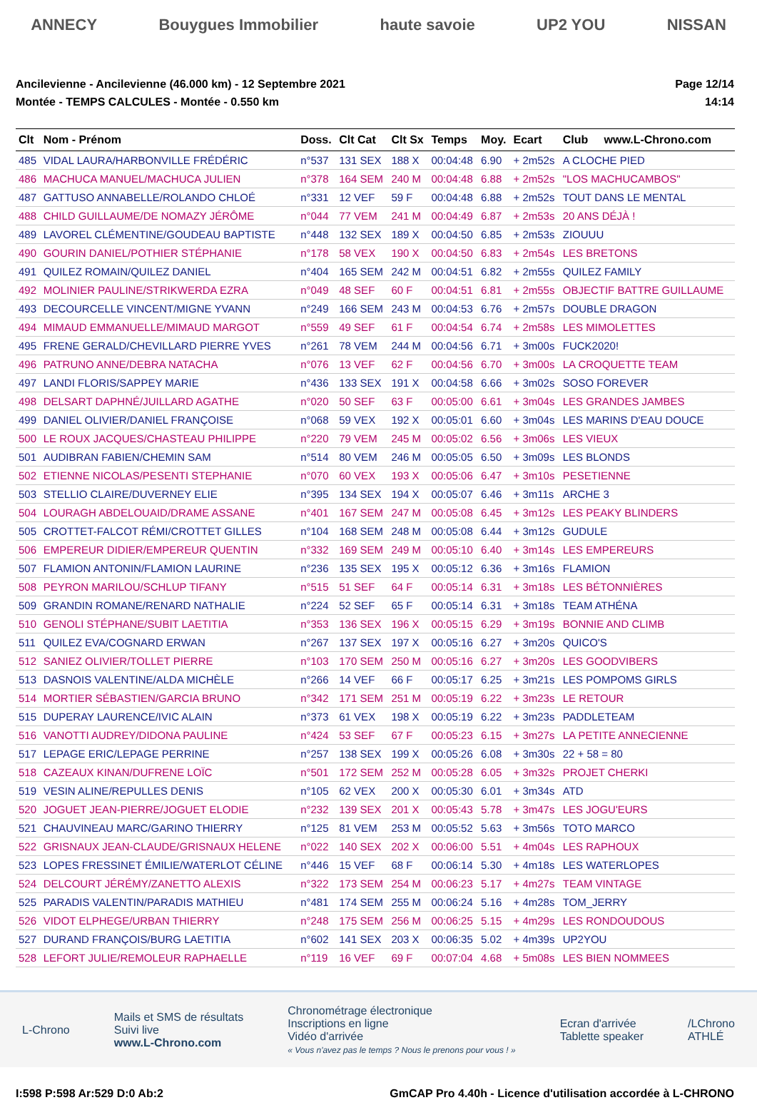ANNECY Bouygues Immobilier haute savoie UP2 YOU NISSAN
Ancilevienne - Ancilevienne (46.000 km) - 12 Septembre 2021
Montée - TEMPS CALCULES - Montée - 0.550 km
Page 12/14
14:14
| Clt | Nom - Prénom | Doss. | Clt Cat | Clt Sx | Temps | Moy. | Ecart | Club www.L-Chrono.com |
| --- | --- | --- | --- | --- | --- | --- | --- | --- |
| 485 | VIDAL LAURA/HARBONVILLE FRÉDÉRIC | n°537 | 131 SEX | 188 X | 00:04:48 | 6.90 | + 2m52s | A CLOCHE PIED |
| 486 | MACHUCA MANUEL/MACHUCA JULIEN | n°378 | 164 SEM | 240 M | 00:04:48 | 6.88 | + 2m52s | "LOS MACHUCAMBOS" |
| 487 | GATTUSO ANNABELLE/ROLANDO CHLOÉ | n°331 | 12 VEF | 59 F | 00:04:48 | 6.88 | + 2m52s | TOUT DANS LE MENTAL |
| 488 | CHILD GUILLAUME/DE NOMAZY JÉRÔME | n°044 | 77 VEM | 241 M | 00:04:49 | 6.87 | + 2m53s | 20 ANS DÉJÀ ! |
| 489 | LAVOREL CLÉMENTINE/GOUDEAU BAPTISTE | n°448 | 132 SEX | 189 X | 00:04:50 | 6.85 | + 2m53s | ZIOUUU |
| 490 | GOURIN DANIEL/POTHIER STÉPHANIE | n°178 | 58 VEX | 190 X | 00:04:50 | 6.83 | + 2m54s | LES BRETONS |
| 491 | QUILEZ ROMAIN/QUILEZ DANIEL | n°404 | 165 SEM | 242 M | 00:04:51 | 6.82 | + 2m55s | QUILEZ FAMILY |
| 492 | MOLINIER PAULINE/STRIKWERDA EZRA | n°049 | 48 SEF | 60 F | 00:04:51 | 6.81 | + 2m55s | OBJECTIF BATTRE GUILLAUME |
| 493 | DECOURCELLE VINCENT/MIGNE YVANN | n°249 | 166 SEM | 243 M | 00:04:53 | 6.76 | + 2m57s | DOUBLE DRAGON |
| 494 | MIMAUD EMMANUELLE/MIMAUD MARGOT | n°559 | 49 SEF | 61 F | 00:04:54 | 6.74 | + 2m58s | LES MIMOLETTES |
| 495 | FRENE GERALD/CHEVILLARD PIERRE YVES | n°261 | 78 VEM | 244 M | 00:04:56 | 6.71 | + 3m00s | FUCK2020! |
| 496 | PATRUNO ANNE/DEBRA NATACHA | n°076 | 13 VEF | 62 F | 00:04:56 | 6.70 | + 3m00s | LA CROQUETTE TEAM |
| 497 | LANDI FLORIS/SAPPEY MARIE | n°436 | 133 SEX | 191 X | 00:04:58 | 6.66 | + 3m02s | SOSO FOREVER |
| 498 | DELSART DAPHNÉ/JUILLARD AGATHE | n°020 | 50 SEF | 63 F | 00:05:00 | 6.61 | + 3m04s | LES GRANDES JAMBES |
| 499 | DANIEL OLIVIER/DANIEL FRANÇOISE | n°068 | 59 VEX | 192 X | 00:05:01 | 6.60 | + 3m04s | LES MARINS D'EAU DOUCE |
| 500 | LE ROUX JACQUES/CHASTEAU PHILIPPE | n°220 | 79 VEM | 245 M | 00:05:02 | 6.56 | + 3m06s | LES VIEUX |
| 501 | AUDIBRAN FABIEN/CHEMIN SAM | n°514 | 80 VEM | 246 M | 00:05:05 | 6.50 | + 3m09s | LES BLONDS |
| 502 | ETIENNE NICOLAS/PESENTI STEPHANIE | n°070 | 60 VEX | 193 X | 00:05:06 | 6.47 | + 3m10s | PESETIENNE |
| 503 | STELLIO CLAIRE/DUVERNEY ELIE | n°395 | 134 SEX | 194 X | 00:05:07 | 6.46 | + 3m11s | ARCHE 3 |
| 504 | LOURAGH ABDELOUAID/DRAME ASSANE | n°401 | 167 SEM | 247 M | 00:05:08 | 6.45 | + 3m12s | LES PEAKY BLINDERS |
| 505 | CROTTET-FALCOT RÉMI/CROTTET GILLES | n°104 | 168 SEM | 248 M | 00:05:08 | 6.44 | + 3m12s | GUDULE |
| 506 | EMPEREUR DIDIER/EMPEREUR QUENTIN | n°332 | 169 SEM | 249 M | 00:05:10 | 6.40 | + 3m14s | LES EMPEREURS |
| 507 | FLAMION ANTONIN/FLAMION LAURINE | n°236 | 135 SEX | 195 X | 00:05:12 | 6.36 | + 3m16s | FLAMION |
| 508 | PEYRON MARILOU/SCHLUP TIFANY | n°515 | 51 SEF | 64 F | 00:05:14 | 6.31 | + 3m18s | LES BÉTONNIÈRES |
| 509 | GRANDIN ROMANE/RENARD NATHALIE | n°224 | 52 SEF | 65 F | 00:05:14 | 6.31 | + 3m18s | TEAM ATHÉNA |
| 510 | GENOLI STÉPHANE/SUBIT LAETITIA | n°353 | 136 SEX | 196 X | 00:05:15 | 6.29 | + 3m19s | BONNIE AND CLIMB |
| 511 | QUILEZ EVA/COGNARD ERWAN | n°267 | 137 SEX | 197 X | 00:05:16 | 6.27 | + 3m20s | QUICO'S |
| 512 | SANIEZ OLIVIER/TOLLET PIERRE | n°103 | 170 SEM | 250 M | 00:05:16 | 6.27 | + 3m20s | LES GOODVIBERS |
| 513 | DASNOIS VALENTINE/ALDA MICHÈLE | n°266 | 14 VEF | 66 F | 00:05:17 | 6.25 | + 3m21s | LES POMPOMS GIRLS |
| 514 | MORTIER SÉBASTIEN/GARCIA BRUNO | n°342 | 171 SEM | 251 M | 00:05:19 | 6.22 | + 3m23s | LE RETOUR |
| 515 | DUPERAY LAURENCE/IVIC ALAIN | n°373 | 61 VEX | 198 X | 00:05:19 | 6.22 | + 3m23s | PADDLETEAM |
| 516 | VANOTTI AUDREY/DIDONA PAULINE | n°424 | 53 SEF | 67 F | 00:05:23 | 6.15 | + 3m27s | LA PETITE ANNECIENNE |
| 517 | LEPAGE ERIC/LEPAGE PERRINE | n°257 | 138 SEX | 199 X | 00:05:26 | 6.08 | + 3m30s | 22 + 58 = 80 |
| 518 | CAZEAUX KINAN/DUFRENE LOÏC | n°501 | 172 SEM | 252 M | 00:05:28 | 6.05 | + 3m32s | PROJET CHERKI |
| 519 | VESIN ALINE/REPULLES DENIS | n°105 | 62 VEX | 200 X | 00:05:30 | 6.01 | + 3m34s | ATD |
| 520 | JOGUET JEAN-PIERRE/JOGUET ELODIE | n°232 | 139 SEX | 201 X | 00:05:43 | 5.78 | + 3m47s | LES JOGU'EURS |
| 521 | CHAUVINEAU MARC/GARINO THIERRY | n°125 | 81 VEM | 253 M | 00:05:52 | 5.63 | + 3m56s | TOTO MARCO |
| 522 | GRISNAUX JEAN-CLAUDE/GRISNAUX HELENE | n°022 | 140 SEX | 202 X | 00:06:00 | 5.51 | + 4m04s | LES RAPHOUX |
| 523 | LOPES FRESSINET ÉMILIE/WATERLOT CÉLINE | n°446 | 15 VEF | 68 F | 00:06:14 | 5.30 | + 4m18s | LES WATERLOPES |
| 524 | DELCOURT JÉRÉMY/ZANETTO ALEXIS | n°322 | 173 SEM | 254 M | 00:06:23 | 5.17 | + 4m27s | TEAM VINTAGE |
| 525 | PARADIS VALENTIN/PARADIS MATHIEU | n°481 | 174 SEM | 255 M | 00:06:24 | 5.16 | + 4m28s | TOM_JERRY |
| 526 | VIDOT ELPHEGE/URBAN THIERRY | n°248 | 175 SEM | 256 M | 00:06:25 | 5.15 | + 4m29s | LES RONDOUDOUS |
| 527 | DURAND FRANÇOIS/BURG LAETITIA | n°602 | 141 SEX | 203 X | 00:06:35 | 5.02 | + 4m39s | UP2YOU |
| 528 | LEFORT JULIE/REMOLEUR RAPHAELLE | n°119 | 16 VEF | 69 F | 00:07:04 | 4.68 | + 5m08s | LES BIEN NOMMEES |
L-Chrono Mails et SMS de résultats
Suivi live
www.L-Chrono.com Chronométrage électronique
Inscriptions en ligne
Vidéo d'arrivée
« Vous n'avez pas le temps ? Nous le prenons pour vous ! » Ecran d'arrivée
Tablette speaker /LChrono
ATHLÉ
I:598 P:598 Ar:529 D:0 Ab:2 GmCAP Pro 4.40h - Licence d'utilisation accordée à L-CHRONO